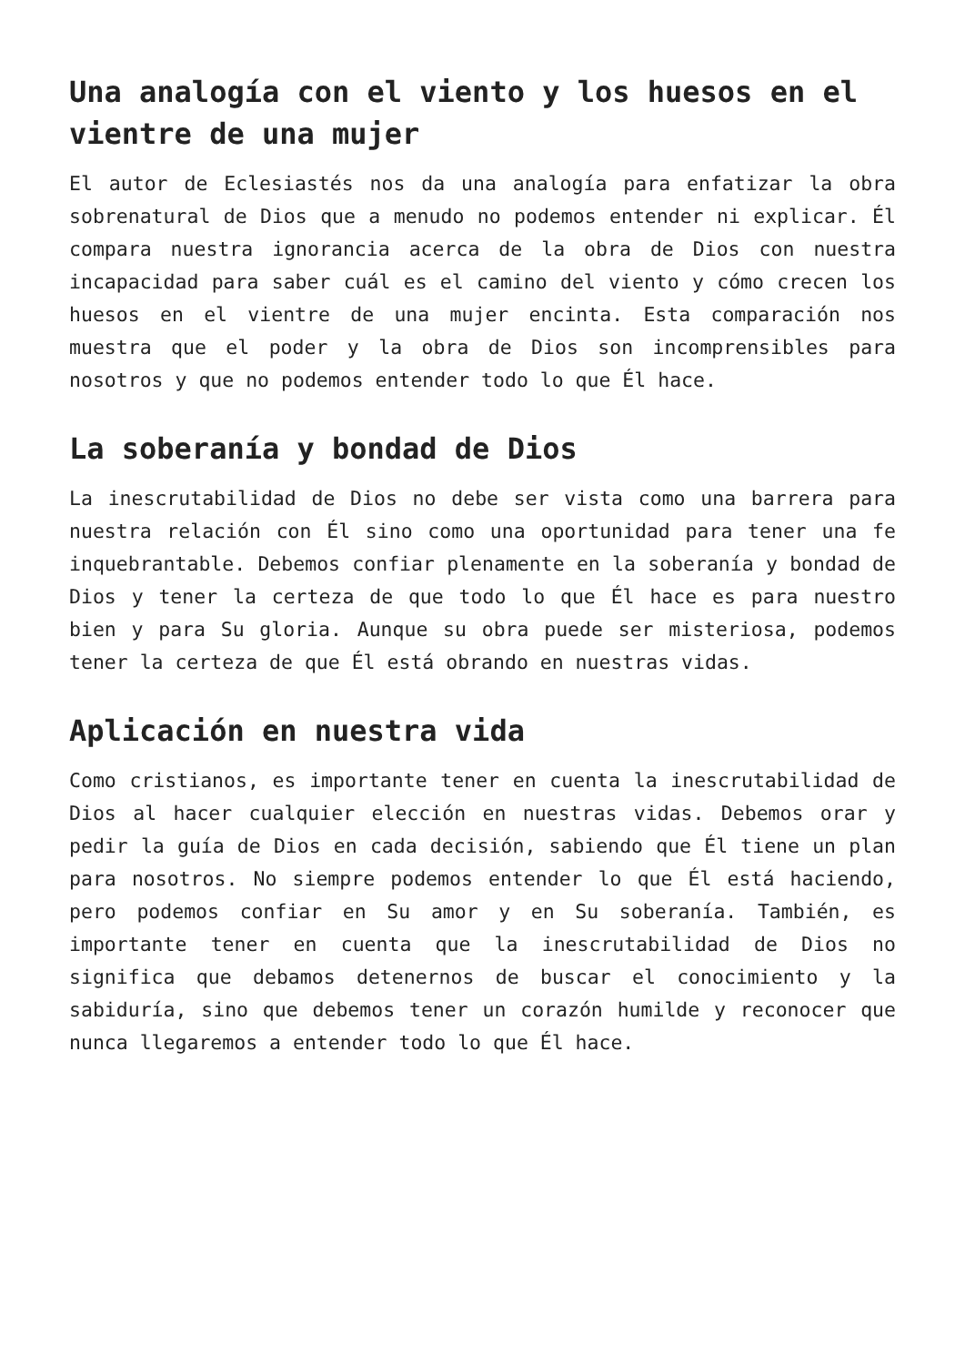Una analogía con el viento y los huesos en el vientre de una mujer
El autor de Eclesiastés nos da una analogía para enfatizar la obra sobrenatural de Dios que a menudo no podemos entender ni explicar. Él compara nuestra ignorancia acerca de la obra de Dios con nuestra incapacidad para saber cuál es el camino del viento y cómo crecen los huesos en el vientre de una mujer encinta. Esta comparación nos muestra que el poder y la obra de Dios son incomprensibles para nosotros y que no podemos entender todo lo que Él hace.
La soberanía y bondad de Dios
La inescrutabilidad de Dios no debe ser vista como una barrera para nuestra relación con Él sino como una oportunidad para tener una fe inquebrantable. Debemos confiar plenamente en la soberanía y bondad de Dios y tener la certeza de que todo lo que Él hace es para nuestro bien y para Su gloria. Aunque su obra puede ser misteriosa, podemos tener la certeza de que Él está obrando en nuestras vidas.
Aplicación en nuestra vida
Como cristianos, es importante tener en cuenta la inescrutabilidad de Dios al hacer cualquier elección en nuestras vidas. Debemos orar y pedir la guía de Dios en cada decisión, sabiendo que Él tiene un plan para nosotros. No siempre podemos entender lo que Él está haciendo, pero podemos confiar en Su amor y en Su soberanía. También, es importante tener en cuenta que la inescrutabilidad de Dios no significa que debamos detenernos de buscar el conocimiento y la sabiduría, sino que debemos tener un corazón humilde y reconocer que nunca llegaremos a entender todo lo que Él hace.